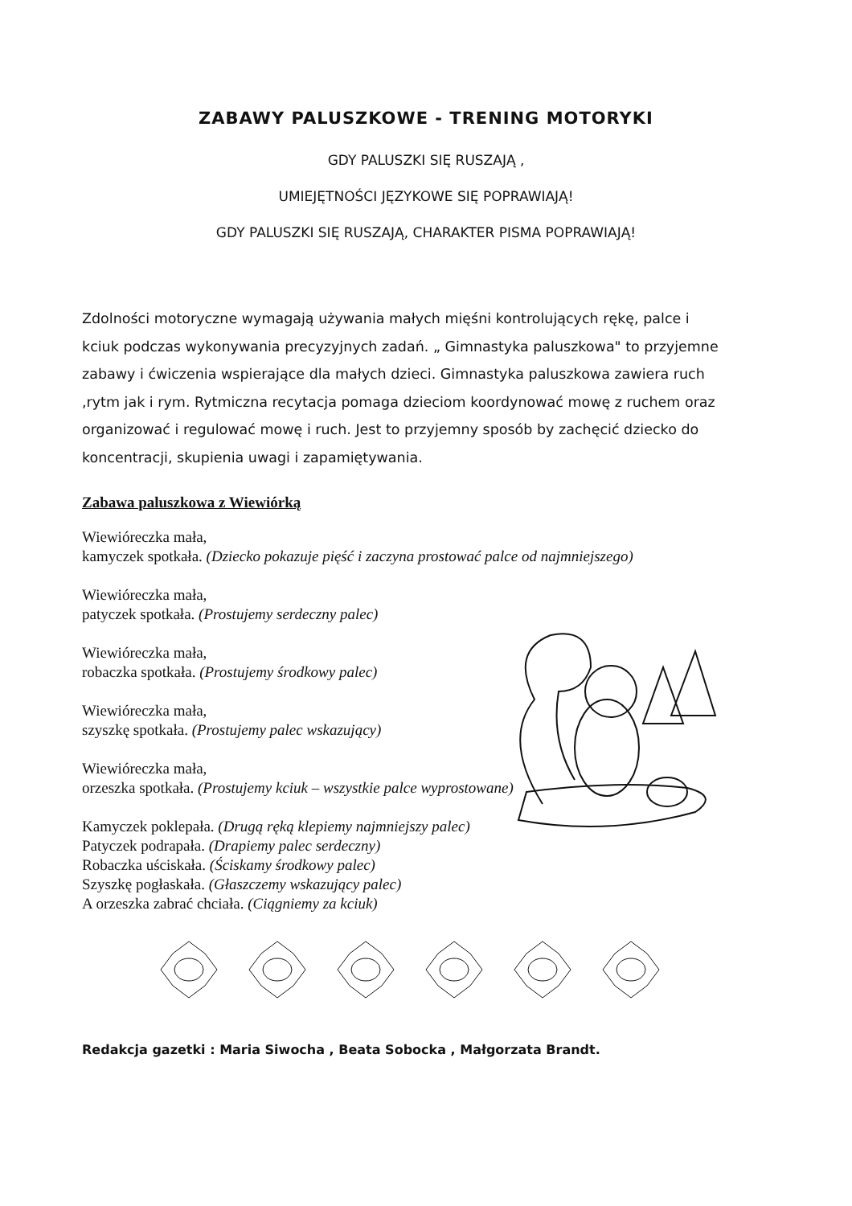ZABAWY PALUSZKOWE - TRENING MOTORYKI
GDY PALUSZKI SIĘ RUSZAJĄ ,
UMIEJĘTNOŚCI JĘZYKOWE SIĘ POPRAWIAJĄ!
GDY PALUSZKI SIĘ RUSZAJĄ, CHARAKTER PISMA POPRAWIAJĄ!
Zdolności motoryczne wymagają używania małych mięśni kontrolujących rękę, palce i kciuk podczas wykonywania precyzyjnych zadań. „ Gimnastyka paluszkowa" to przyjemne zabawy i ćwiczenia wspierające dla małych dzieci. Gimnastyka paluszkowa zawiera ruch ,rytm jak i rym. Rytmiczna recytacja pomaga dzieciom koordynować mowę z ruchem oraz organizować i regulować mowę i ruch. Jest to przyjemny sposób by zachęcić dziecko do koncentracji, skupienia uwagi i zapamiętywania.
Zabawa paluszkowa z Wiewiórką
Wiewióreczka mała,
kamyczek spotkała. (Dziecko pokazuje pięść i zaczyna prostować palce od najmniejszego)
Wiewióreczka mała,
patyczek spotkała. (Prostujemy serdeczny palec)
Wiewióreczka mała,
robaczka spotkała. (Prostujemy środkowy palec)
Wiewióreczka mała,
szyszkę spotkała. (Prostujemy palec wskazujący)
Wiewióreczka mała,
orzeszka spotkała. (Prostujemy kciuk – wszystkie palce wyprostowane)
Kamyczek poklepała. (Drugą ręką klepiemy najmniejszy palec)
Patyczek podrapała. (Drapiemy palec serdeczny)
Robaczka uściskała. (Ściskamy środkowy palec)
Szyszkę pogłaskała. (Głaszczemy wskazujący palec)
A orzeszka zabrać chciała. (Ciągniemy za kciuk)
Redakcja gazetki : Maria Siwocha , Beata Sobocka , Małgorzata Brandt.